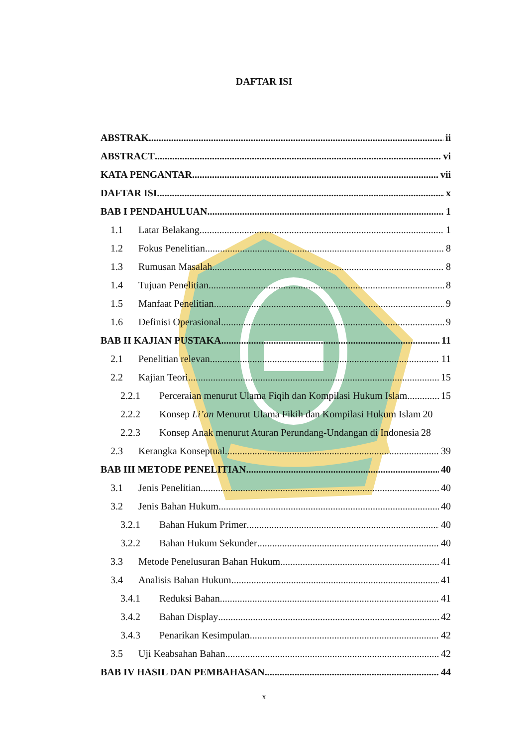DAFTAR ISI
ABSTRAK ii
ABSTRACT vi
KATA PENGANTAR vii
DAFTAR ISI x
BAB I PENDAHULUAN 1
1.1 Latar Belakang 1
1.2 Fokus Penelitian 8
1.3 Rumusan Masalah 8
1.4 Tujuan Penelitian 8
1.5 Manfaat Penelitian 9
1.6 Definisi Operasional 9
BAB II KAJIAN PUSTAKA 11
2.1 Penelitian relevan 11
2.2 Kajian Teori 15
2.2.1 Perceraian menurut Ulama Fiqih dan Kompilasi Hukum Islam 15
2.2.2 Konsep Li’an Menurut Ulama Fikih dan Kompilasi Hukum Islam 20
2.2.3 Konsep Anak menurut Aturan Perundang-Undangan di Indonesia 28
2.3 Kerangka Konseptual 39
BAB III METODE PENELITIAN 40
3.1 Jenis Penelitian 40
3.2 Jenis Bahan Hukum 40
3.2.1 Bahan Hukum Primer 40
3.2.2 Bahan Hukum Sekunder 40
3.3 Metode Penelusuran Bahan Hukum 41
3.4 Analisis Bahan Hukum 41
3.4.1 Reduksi Bahan 41
3.4.2 Bahan Display 42
3.4.3 Penarikan Kesimpulan 42
3.5 Uji Keabsahan Bahan 42
BAB IV HASIL DAN PEMBAHASAN 44
x